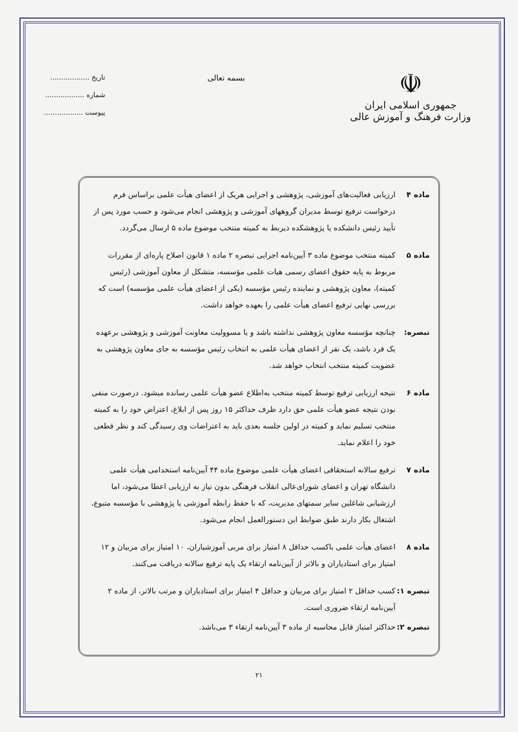☫
جمهوری اسلامی ایران
وزارت فرهنگ و آموزش عالی
بسمه تعالی
تاریخ ..................
شماره ..................
پیوست ..................
ماده ۴ ارزیابی فعالیت‌های آموزشی، پژوهشی و اجرایی هریک از اعضای هیأت علمی براساس فرم درخواست ترفیع توسط مدیران گروههای آموزشی و پژوهشی انجام می‌شود و حسب مورد پس از تأیید رئیس دانشکده یا پژوهشکده ذیربط به کمیته منتخب موضوع ماده ۵ ارسال می‌گردد.
ماده ۵ کمیته منتخب موضوع ماده ۳ آیین‌نامه اجرایی تبصره ۲ ماده ۱ قانون اصلاح پاره‌ای از مقررات مربوط به پایه حقوق اعضای رسمی هیات علمی مؤسسه، متشکل از معاون آموزشی (رئیس کمیته)، معاون پژوهشی و نماینده رئیس مؤسسه (یکی از اعضای هیأت علمی مؤسسه) است که بررسی نهایی ترفیع اعضای هیأت علمی را بعهده خواهد داشت.
تبصره: چنانچه مؤسسه معاون پژوهشی نداشته باشد و یا مسوولیت معاونت آموزشی و پژوهشی برعهده یک فرد باشد، یک نفر از اعضای هیأت علمی به انتخاب رئیس مؤسسه به جای معاون پژوهشی به عضویت کمیته منتخب انتخاب خواهد شد.
ماده ۶ نتیجه ارزیابی ترفیع توسط کمیته منتخب به‌اطلاع عضو هیأت علمی رسانده میشود. درصورت منفی بودن نتیجه عضو هیأت علمی حق دارد ظرف حداکثر ۱۵ روز پس از ابلاغ، اعتراض خود را به کمیته منتخب تسلیم نماید و کمیته در اولین جلسه بعدی باید به اعتراضات وی رسیدگی کند و نظر قطعی خود را اعلام نماید.
ماده ۷ ترفیع سالانه استحقاقی اعضای هیأت علمی موضوع ماده ۴۴ آیین‌نامه استخدامی هیأت علمی دانشگاه تهران و اعضای شورای‌عالی انقلاب فرهنگی بدون نیاز به ارزیابی اعطا می‌شود، اما ارزشیابی شاغلین سایر سمتهای مدیریت، که با حفظ رابطه آموزشی یا پژوهشی با مؤسسه متبوع، اشتغال بکار دارند طبق ضوابط این دستورالعمل انجام می‌شود.
ماده ۸ اعضای هیأت علمی باکسب حداقل ۸ امتیاز برای مربی آموزشیاران، ۱۰ امتیاز برای مربیان و ۱۲ امتیاز برای استادیاران و بالاتر از آیین‌نامه ارتقاء یک پایه ترفیع سالانه دریافت می‌کنند.
تبصره ۱:
کسب حداقل ۲ امتیاز برای مربیان و حداقل ۴ امتیاز برای استادیاران و مرتب بالاتر، از ماده ۲ آیین‌نامه ارتقاء ضروری است.
تبصره ۲:
حداکثر امتیاز قابل محاسبه از ماده ۳ آیین‌نامه ارتقاء ۳ می‌باشد.
۲۱